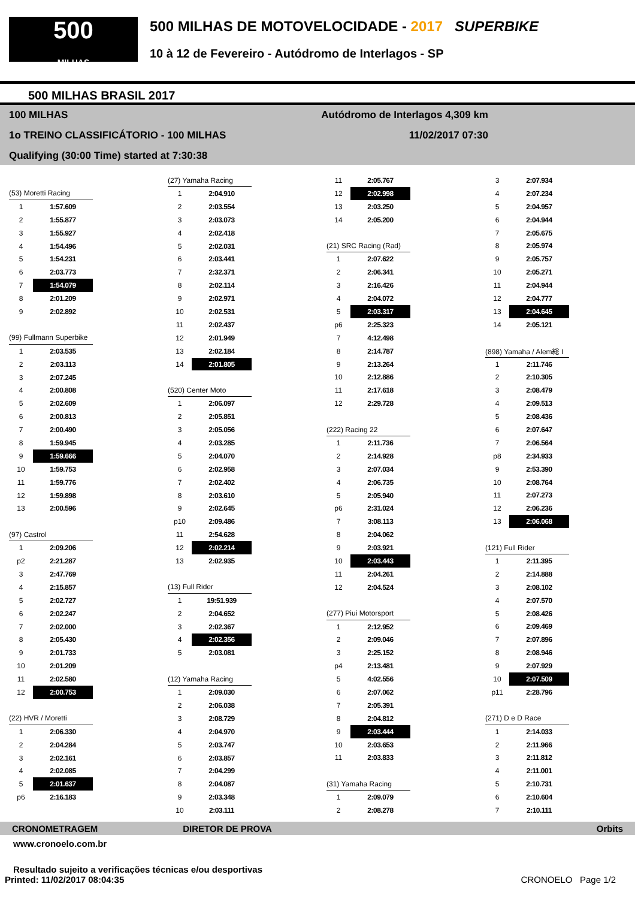500
MILHAS
500 MILHAS DE MOTOVELOCIDADE - 2017 SUPERBIKE
10 à 12 de Fevereiro - Autódromo de Interlagos - SP
500 MILHAS BRASIL 2017
100 MILHAS Autódromo de Interlagos 4,309 km
1o TREINO CLASSIFICÁTORIO - 100 MILHAS 11/02/2017 07:30
Qualifying (30:00 Time) started at 7:30:38
| (53) Moretti Racing | |
| 1 | 1:57.609 |
| 2 | 1:55.877 |
| 3 | 1:55.927 |
| 4 | 1:54.496 |
| 5 | 1:54.231 |
| 6 | 2:03.773 |
| 7 | 1:54.079 |
| 8 | 2:01.209 |
| 9 | 2:02.892 |
| (99) Fullmann Superbike | |
| 1 | 2:03.535 |
| 2 | 2:03.113 |
| 3 | 2:07.245 |
| 4 | 2:00.808 |
| 5 | 2:02.609 |
| 6 | 2:00.813 |
| 7 | 2:00.490 |
| 8 | 1:59.945 |
| 9 | 1:59.666 |
| 10 | 1:59.753 |
| 11 | 1:59.776 |
| 12 | 1:59.898 |
| 13 | 2:00.596 |
| (97) Castrol | |
| 1 | 2:09.206 |
| p2 | 2:21.287 |
| 3 | 2:47.769 |
| 4 | 2:15.857 |
| 5 | 2:02.727 |
| 6 | 2:02.247 |
| 7 | 2:02.000 |
| 8 | 2:05.430 |
| 9 | 2:01.733 |
| 10 | 2:01.209 |
| 11 | 2:02.580 |
| 12 | 2:00.753 |
| (22) HVR / Moretti | |
| 1 | 2:06.330 |
| 2 | 2:04.284 |
| 3 | 2:02.161 |
| 4 | 2:02.085 |
| 5 | 2:01.637 |
| p6 | 2:16.183 |
| (27) Yamaha Racing | |
| 1 | 2:04.910 |
| 2 | 2:03.554 |
| 3 | 2:03.073 |
| 4 | 2:02.418 |
| 5 | 2:02.031 |
| 6 | 2:03.441 |
| 7 | 2:32.371 |
| 8 | 2:02.114 |
| 9 | 2:02.971 |
| 10 | 2:02.531 |
| 11 | 2:02.437 |
| 12 | 2:01.949 |
| 13 | 2:02.184 |
| 14 | 2:01.805 |
| (520) Center Moto | |
| 1 | 2:06.097 |
| 2 | 2:05.851 |
| 3 | 2:05.056 |
| 4 | 2:03.285 |
| 5 | 2:04.070 |
| 6 | 2:02.958 |
| 7 | 2:02.402 |
| 8 | 2:03.610 |
| 9 | 2:02.645 |
| p10 | 2:09.486 |
| 11 | 2:54.628 |
| 12 | 2:02.214 |
| 13 | 2:02.935 |
| (13) Full Rider | |
| 1 | 19:51.939 |
| 2 | 2:04.652 |
| 3 | 2:02.367 |
| 4 | 2:02.356 |
| 5 | 2:03.081 |
| (12) Yamaha Racing | |
| 1 | 2:09.030 |
| 2 | 2:06.038 |
| 3 | 2:08.729 |
| 4 | 2:04.970 |
| 5 | 2:03.747 |
| 6 | 2:03.857 |
| 7 | 2:04.299 |
| 8 | 2:04.087 |
| 9 | 2:03.348 |
| 10 | 2:03.111 |
| 11 | 2:05.767 |
| 12 | 2:02.998 |
| 13 | 2:03.250 |
| 14 | 2:05.200 |
| (21) SRC Racing (Rad) | |
| 1 | 2:07.622 |
| 2 | 2:06.341 |
| 3 | 2:16.426 |
| 4 | 2:04.072 |
| 5 | 2:03.317 |
| p6 | 2:25.323 |
| 7 | 4:12.498 |
| 8 | 2:14.787 |
| 9 | 2:13.264 |
| 10 | 2:12.886 |
| 11 | 2:17.618 |
| 12 | 2:29.728 |
| (222) Racing 22 | |
| 1 | 2:11.736 |
| 2 | 2:14.928 |
| 3 | 2:07.034 |
| 4 | 2:06.735 |
| 5 | 2:05.940 |
| p6 | 2:31.024 |
| 7 | 3:08.113 |
| 8 | 2:04.062 |
| 9 | 2:03.921 |
| 10 | 2:03.443 |
| 11 | 2:04.261 |
| 12 | 2:04.524 |
| (277) Piui Motorsport | |
| 1 | 2:12.952 |
| 2 | 2:09.046 |
| 3 | 2:25.152 |
| p4 | 2:13.481 |
| 5 | 4:02.556 |
| 6 | 2:07.062 |
| 7 | 2:05.391 |
| 8 | 2:04.812 |
| 9 | 2:03.444 |
| 10 | 2:03.653 |
| 11 | 2:03.833 |
| (31) Yamaha Racing | |
| 1 | 2:09.079 |
| 2 | 2:08.278 |
| 3 | 2:07.934 |
| 4 | 2:07.234 |
| 5 | 2:04.957 |
| 6 | 2:04.944 |
| 7 | 2:05.675 |
| 8 | 2:05.974 |
| 9 | 2:05.757 |
| 10 | 2:05.271 |
| 11 | 2:04.944 |
| 12 | 2:04.777 |
| 13 | 2:04.645 |
| 14 | 2:05.121 |
| (898) Yamaha / Alem総 I | |
| 1 | 2:11.746 |
| 2 | 2:10.305 |
| 3 | 2:08.479 |
| 4 | 2:09.513 |
| 5 | 2:08.436 |
| 6 | 2:07.647 |
| 7 | 2:06.564 |
| p8 | 2:34.933 |
| 9 | 2:53.390 |
| 10 | 2:08.764 |
| 11 | 2:07.273 |
| 12 | 2:06.236 |
| 13 | 2:06.068 |
| (121) Full Rider | |
| 1 | 2:11.395 |
| 2 | 2:14.888 |
| 3 | 2:08.102 |
| 4 | 2:07.570 |
| 5 | 2:08.426 |
| 6 | 2:09.469 |
| 7 | 2:07.896 |
| 8 | 2:08.946 |
| 9 | 2:07.929 |
| 10 | 2:07.509 |
| p11 | 2:28.796 |
| (271) D e D Race | |
| 1 | 2:14.033 |
| 2 | 2:11.966 |
| 3 | 2:11.812 |
| 4 | 2:11.001 |
| 5 | 2:10.731 |
| 6 | 2:10.604 |
| 7 | 2:10.111 |
CRONOMETRAGEM DIRETOR DE PROVA Orbits
www.cronoelo.com.br
Resultado sujeito a verificações técnicas e/ou desportivas
Printed: 11/02/2017 08:04:35 CRONOELO Page 1/2